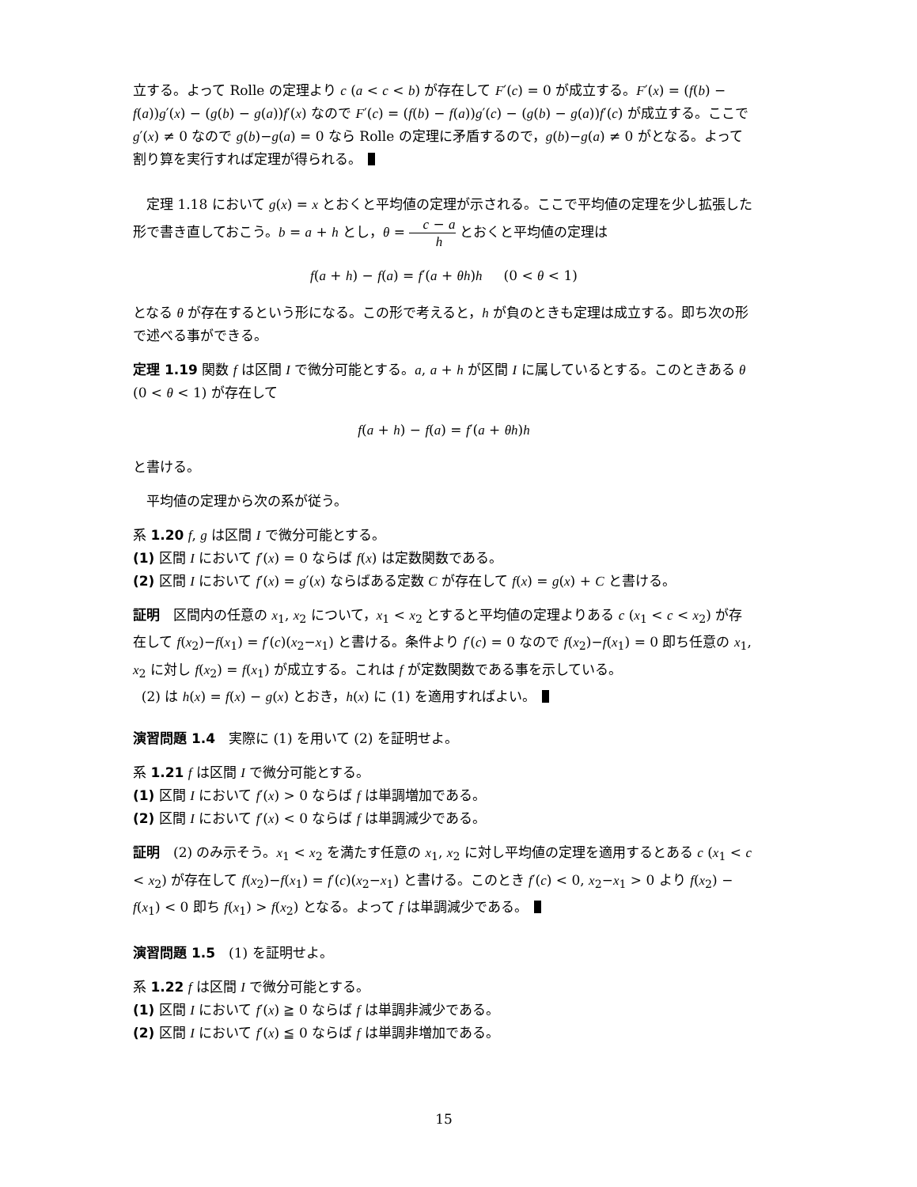立する。よって Rolle の定理より c (a < c < b) が存在して F′(c) = 0 が成立する。F′(x) = (f(b) − f(a))g′(x) − (g(b) − g(a))f′(x) なので F′(c) = (f(b) − f(a))g′(c) − (g(b) − g(a))f′(c) が成立する。ここで g′(x) ≠ 0 なので g(b)−g(a) = 0 なら Rolle の定理に矛盾するので，g(b)−g(a) ≠ 0 がとなる。よって割り算を実行すれば定理が得られる。
定理 1.18 において g(x) = x とおくと平均値の定理が示される。ここで平均値の定理を少し拡張した形で書き直しておこう。b = a + h とし，θ = c − a h とおくと平均値の定理は
f(a + h) − f(a) = f′(a + θh)h (0 < θ < 1)
となる θ が存在するという形になる。この形で考えると，h が負のときも定理は成立する。即ち次の形で述べる事ができる。
定理 1.19 関数 f は区間 I で微分可能とする。a, a + h が区間 I に属しているとする。このときある θ (0 < θ < 1) が存在して
f(a + h) − f(a) = f′(a + θh)h
と書ける。
平均値の定理から次の系が従う。
系 1.20 f, g は区間 I で微分可能とする。
(1) 区間 I において f′(x) = 0 ならば f(x) は定数関数である。
(2) 区間 I において f′(x) = g′(x) ならばある定数 C が存在して f(x) = g(x) + C と書ける。
証明　区間内の任意の x<sub>1</sub>, x<sub>2</sub> について，x<sub>1</sub> < x<sub>2</sub> とすると平均値の定理よりある c (x<sub>1</sub> < c < x<sub>2</sub>) が存在して f(x<sub>2</sub>)−f(x<sub>1</sub>) = f′(c)(x<sub>2</sub>−x<sub>1</sub>) と書ける。条件より f′(c) = 0 なので f(x<sub>2</sub>)−f(x<sub>1</sub>) = 0 即ち任意の x<sub>1</sub>, x<sub>2</sub> に対し f(x<sub>2</sub>) = f(x<sub>1</sub>) が成立する。これは f が定数関数である事を示している。
(2) は h(x) = f(x) − g(x) とおき，h(x) に (1) を適用すればよい。
演習問題 1.4　実際に (1) を用いて (2) を証明せよ。
系 1.21 f は区間 I で微分可能とする。
(1) 区間 I において f′(x) > 0 ならば f は単調増加である。
(2) 区間 I において f′(x) < 0 ならば f は単調減少である。
証明　(2) のみ示そう。x<sub>1</sub> < x<sub>2</sub> を満たす任意の x<sub>1</sub>, x<sub>2</sub> に対し平均値の定理を適用するとある c (x<sub>1</sub> < c < x<sub>2</sub>) が存在して f(x<sub>2</sub>)−f(x<sub>1</sub>) = f′(c)(x<sub>2</sub>−x<sub>1</sub>) と書ける。このとき f′(c) < 0, x<sub>2</sub>−x<sub>1</sub> > 0 より f(x<sub>2</sub>) − f(x<sub>1</sub>) < 0 即ち f(x<sub>1</sub>) > f(x<sub>2</sub>) となる。よって f は単調減少である。
演習問題 1.5　(1) を証明せよ。
系 1.22 f は区間 I で微分可能とする。
(1) 区間 I において f′(x) ≧ 0 ならば f は単調非減少である。
(2) 区間 I において f′(x) ≦ 0 ならば f は単調非増加である。
15